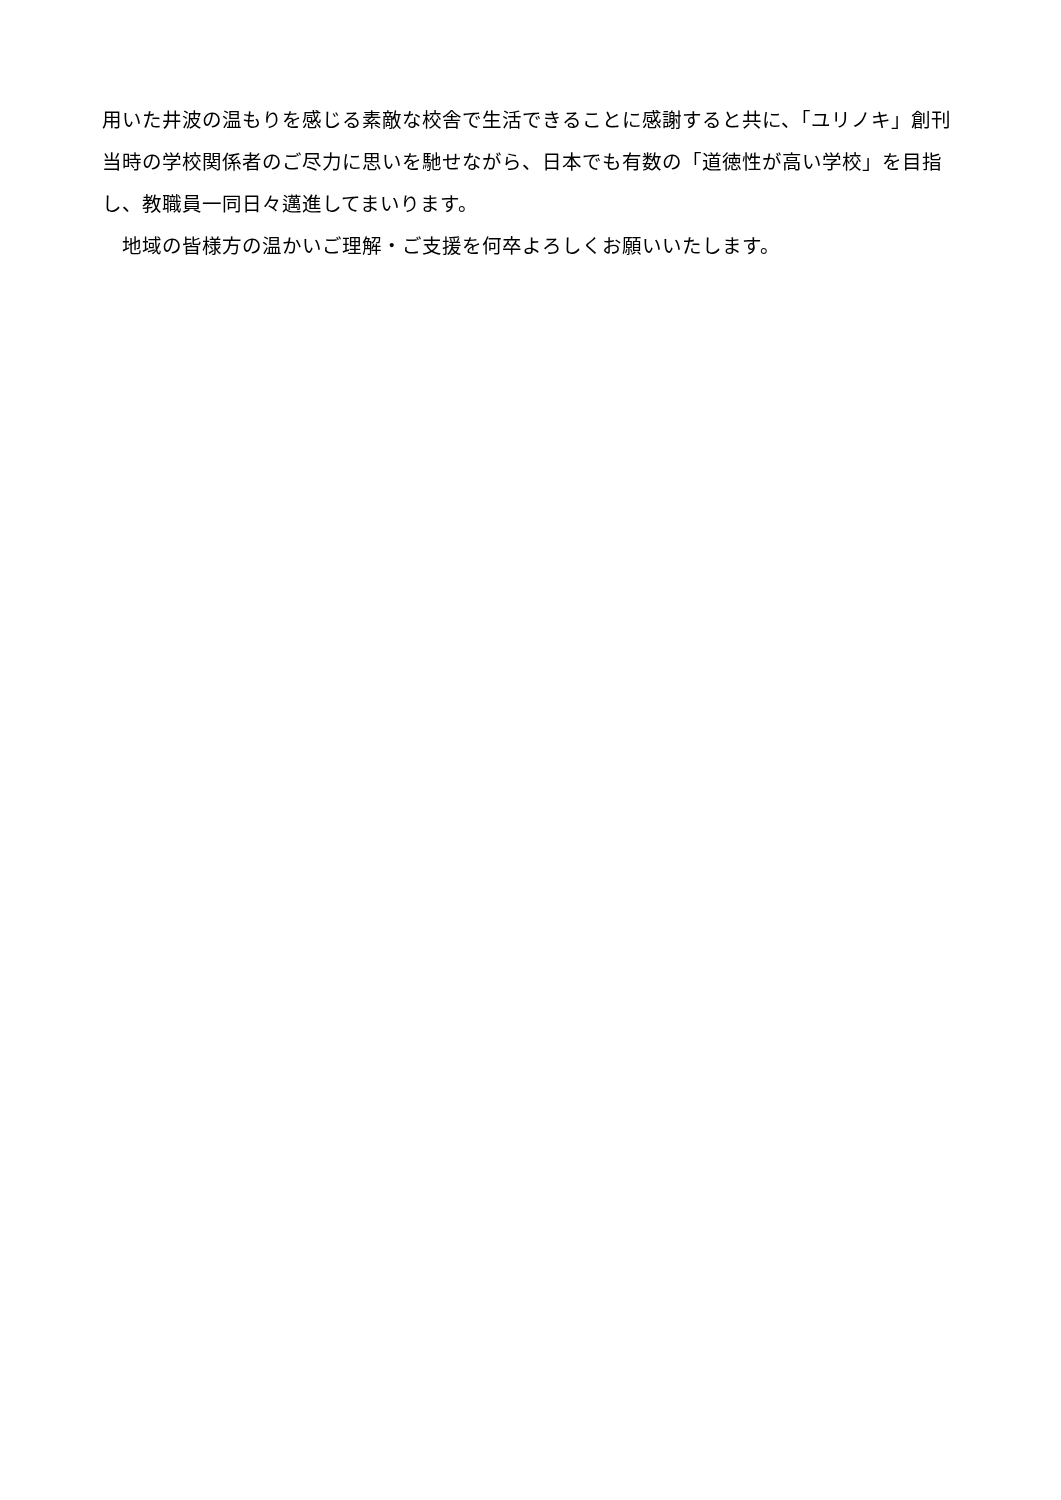用いた井波の温もりを感じる素敵な校舎で生活できることに感謝すると共に、「ユリノキ」創刊当時の学校関係者のご尽力に思いを馳せながら、日本でも有数の「道徳性が高い学校」を目指し、教職員一同日々邁進してまいります。
　地域の皆様方の温かいご理解・ご支援を何卒よろしくお願いいたします。